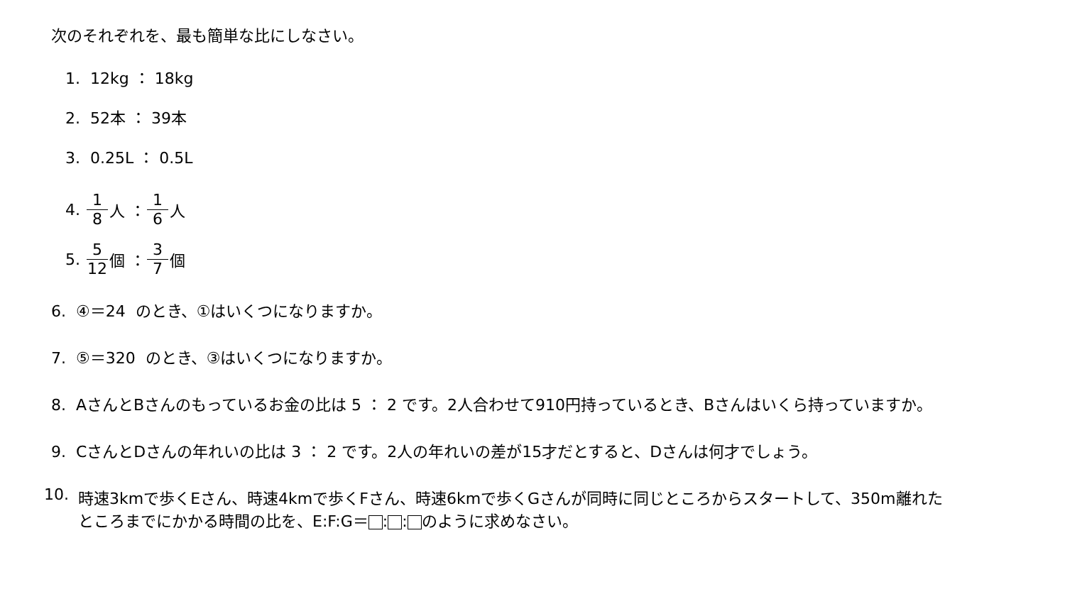次のそれぞれを、最も簡単な比にしなさい。
1. 12kg ： 18kg
2. 52本 ： 39本
3. 0.25L ： 0.5L
4. 1 8 人 ： 1 6 人
5. 5 12 個 ： 3 7 個
6. ④＝24 のとき、①はいくつになりますか。
7. ⑤＝320 のとき、③はいくつになりますか。
8. AさんとBさんのもっているお金の比は 5 ： 2 です。2人合わせて910円持っているとき、Bさんはいくら持っていますか。
9. CさんとDさんの年れいの比は 3 ： 2 です。2人の年れいの差が15才だとすると、Dさんは何才でしょう。
10. 時速3kmで歩くEさん、時速4kmで歩くFさん、時速6kmで歩くGさんが同時に同じところからスタートして、350m離れた
ところまでにかかる時間の比を、E:F:G＝ : : のように求めなさい。